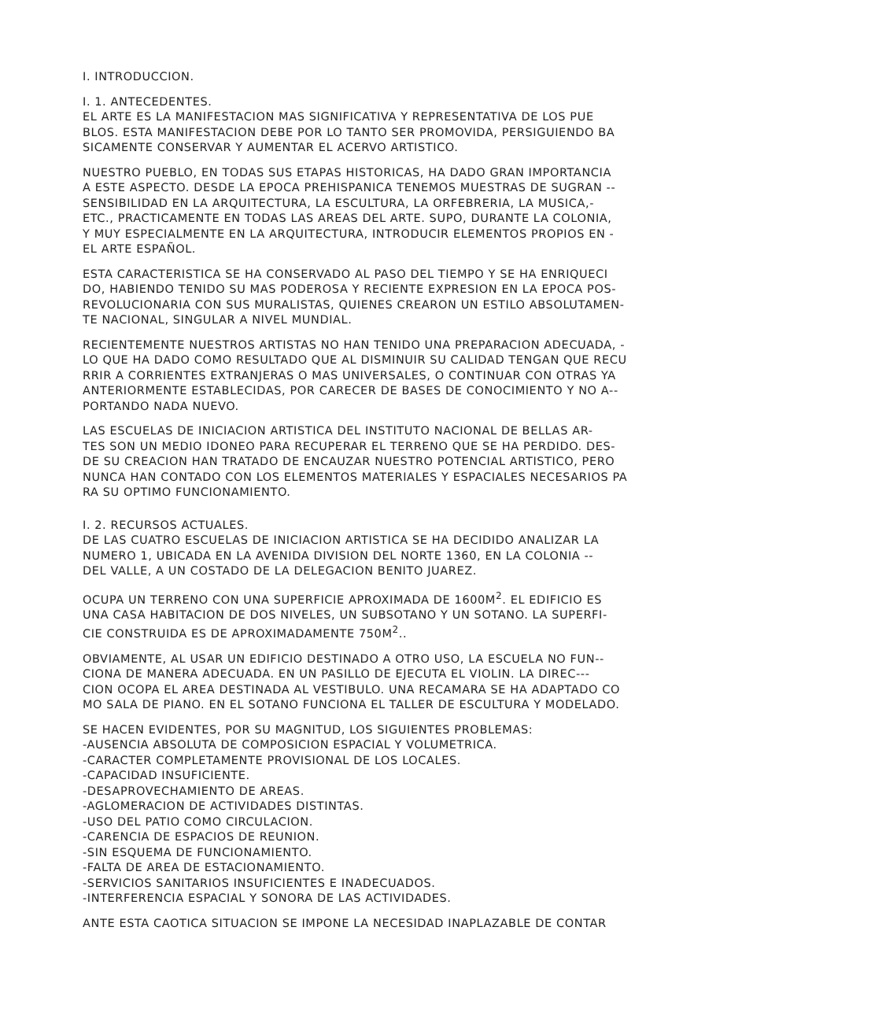I. INTRODUCCION.
I. 1. ANTECEDENTES.
EL ARTE ES LA MANIFESTACION MAS SIGNIFICATIVA Y REPRESENTATIVA DE LOS PUE
BLOS. ESTA MANIFESTACION DEBE POR LO TANTO SER PROMOVIDA, PERSIGUIENDO BA
SICAMENTE CONSERVAR Y AUMENTAR EL ACERVO ARTISTICO.
NUESTRO PUEBLO, EN TODAS SUS ETAPAS HISTORICAS, HA DADO GRAN IMPORTANCIA
A ESTE ASPECTO. DESDE LA EPOCA PREHISPANICA TENEMOS MUESTRAS DE SUGRAN --
SENSIBILIDAD EN LA ARQUITECTURA, LA ESCULTURA, LA ORFEBRERIA, LA MUSICA,-
ETC., PRACTICAMENTE EN TODAS LAS AREAS DEL ARTE. SUPO, DURANTE LA COLONIA,
Y MUY ESPECIALMENTE EN LA ARQUITECTURA, INTRODUCIR ELEMENTOS PROPIOS EN -
EL ARTE ESPAÑOL.
ESTA CARACTERISTICA SE HA CONSERVADO AL PASO DEL TIEMPO Y SE HA ENRIQUECI
DO, HABIENDO TENIDO SU MAS PODEROSA Y RECIENTE EXPRESION EN LA EPOCA POS-
REVOLUCIONARIA CON SUS MURALISTAS, QUIENES CREARON UN ESTILO ABSOLUTAMEN-
TE NACIONAL, SINGULAR A NIVEL MUNDIAL.
RECIENTEMENTE NUESTROS ARTISTAS NO HAN TENIDO UNA PREPARACION ADECUADA, -
LO QUE HA DADO COMO RESULTADO QUE AL DISMINUIR SU CALIDAD TENGAN QUE RECU
RRIR A CORRIENTES EXTRANJERAS O MAS UNIVERSALES, O CONTINUAR CON OTRAS YA
ANTERIORMENTE ESTABLECIDAS, POR CARECER DE BASES DE CONOCIMIENTO Y NO A--
PORTANDO NADA NUEVO.
LAS ESCUELAS DE INICIACION ARTISTICA DEL INSTITUTO NACIONAL DE BELLAS AR-
TES SON UN MEDIO IDONEO PARA RECUPERAR EL TERRENO QUE SE HA PERDIDO. DES-
DE SU CREACION HAN TRATADO DE ENCAUZAR NUESTRO POTENCIAL ARTISTICO, PERO
NUNCA HAN CONTADO CON LOS ELEMENTOS MATERIALES Y ESPACIALES NECESARIOS PA
RA SU OPTIMO FUNCIONAMIENTO.
I. 2. RECURSOS ACTUALES.
DE LAS CUATRO ESCUELAS DE INICIACION ARTISTICA SE HA DECIDIDO ANALIZAR LA
NUMERO 1, UBICADA EN LA AVENIDA DIVISION DEL NORTE 1360, EN LA COLONIA --
DEL VALLE, A UN COSTADO DE LA DELEGACION BENITO JUAREZ.
OCUPA UN TERRENO CON UNA SUPERFICIE APROXIMADA DE 1600M<sup>2</sup>. EL EDIFICIO ES
UNA CASA HABITACION DE DOS NIVELES, UN SUBSOTANO Y UN SOTANO. LA SUPERFI-
CIE CONSTRUIDA ES DE APROXIMADAMENTE 750M<sup>2</sup>..
OBVIAMENTE, AL USAR UN EDIFICIO DESTINADO A OTRO USO, LA ESCUELA NO FUN--
CIONA DE MANERA ADECUADA. EN UN PASILLO DE EJECUTA EL VIOLIN. LA DIREC---
CION OCOPA EL AREA DESTINADA AL VESTIBULO. UNA RECAMARA SE HA ADAPTADO CO
MO SALA DE PIANO. EN EL SOTANO FUNCIONA EL TALLER DE ESCULTURA Y MODELADO.
SE HACEN EVIDENTES, POR SU MAGNITUD, LOS SIGUIENTES PROBLEMAS:
-AUSENCIA ABSOLUTA DE COMPOSICION ESPACIAL Y VOLUMETRICA.
-CARACTER COMPLETAMENTE PROVISIONAL DE LOS LOCALES.
-CAPACIDAD INSUFICIENTE.
-DESAPROVECHAMIENTO DE AREAS.
-AGLOMERACION DE ACTIVIDADES DISTINTAS.
-USO DEL PATIO COMO CIRCULACION.
-CARENCIA DE ESPACIOS DE REUNION.
-SIN ESQUEMA DE FUNCIONAMIENTO.
-FALTA DE AREA DE ESTACIONAMIENTO.
-SERVICIOS SANITARIOS INSUFICIENTES E INADECUADOS.
-INTERFERENCIA ESPACIAL Y SONORA DE LAS ACTIVIDADES.
ANTE ESTA CAOTICA SITUACION SE IMPONE LA NECESIDAD INAPLAZABLE DE CONTAR